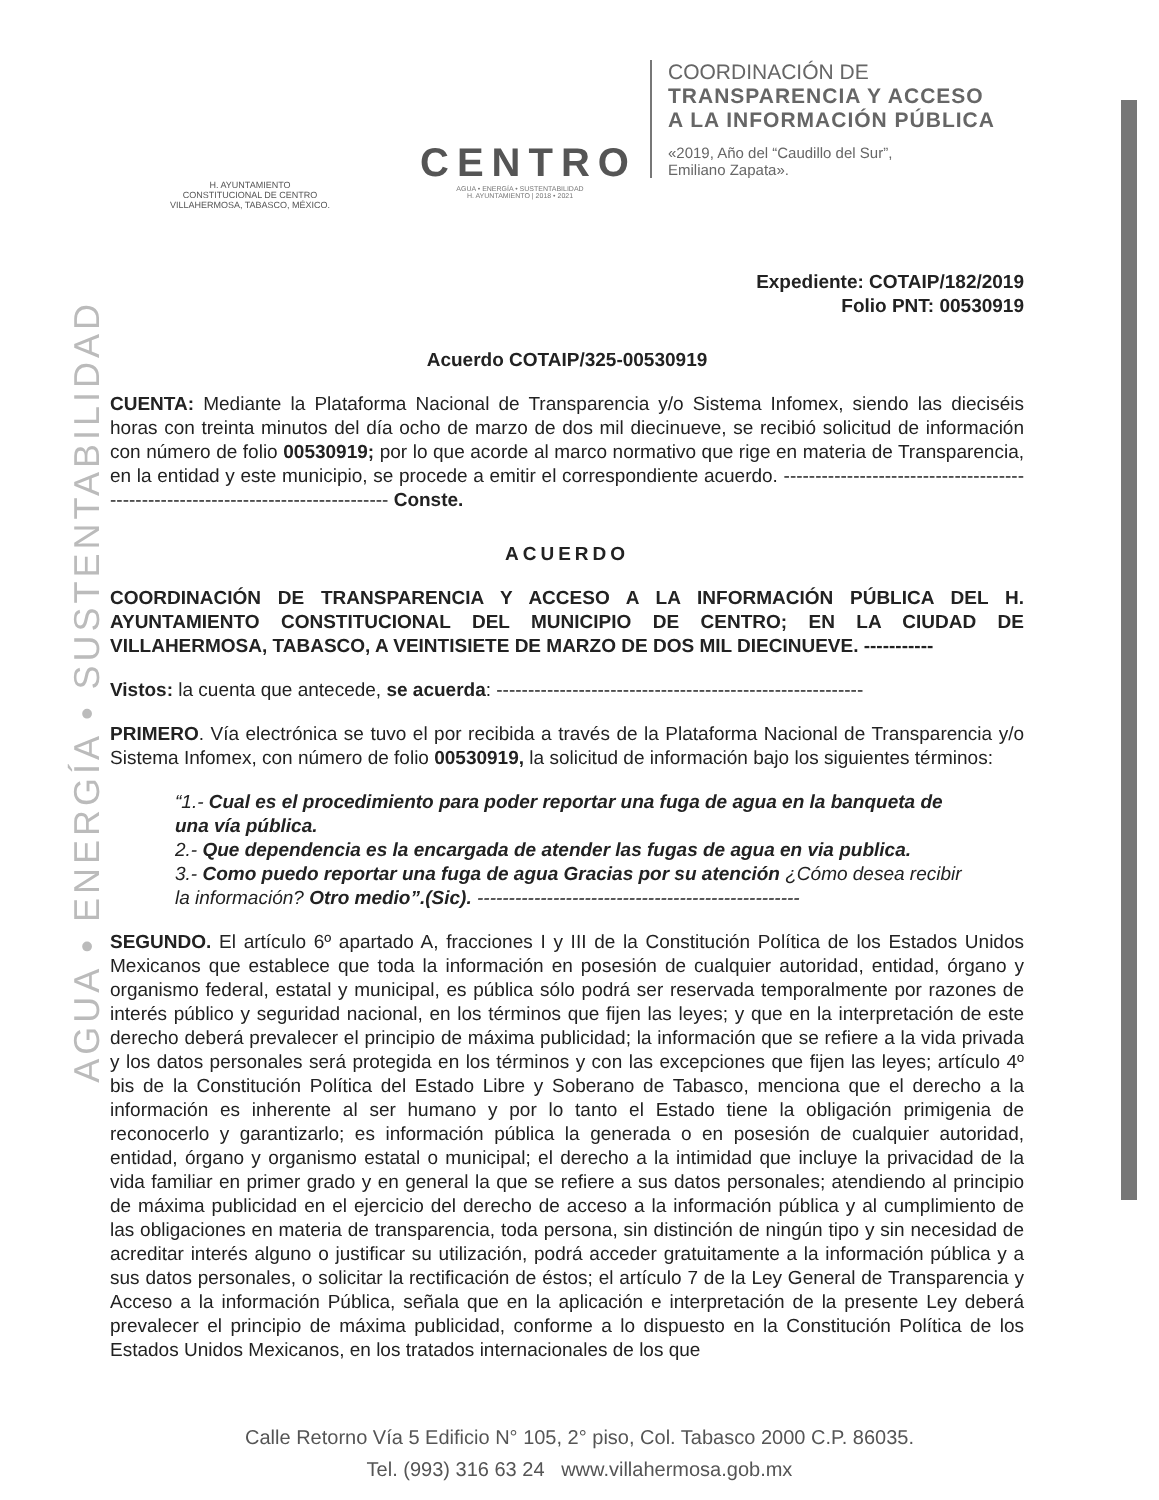AGUA • ENERGÍA • SUSTENTABILIDAD
H. AYUNTAMIENTO
CONSTITUCIONAL DE CENTRO
VILLAHERMOSA, TABASCO, MÉXICO.
CENTRO
AGUA • ENERGÍA • SUSTENTABILIDAD
H. AYUNTAMIENTO | 2018 • 2021
COORDINACIÓN DE
TRANSPARENCIA Y ACCESO
A LA INFORMACIÓN PÚBLICA
«2019, Año del “Caudillo del Sur”,
Emiliano Zapata».
Expediente: COTAIP/182/2019
Folio PNT: 00530919
Acuerdo COTAIP/325-00530919
CUENTA: Mediante la Plataforma Nacional de Transparencia y/o Sistema Infomex, siendo las dieciséis horas con treinta minutos del día ocho de marzo de dos mil diecinueve, se recibió solicitud de información con número de folio 00530919; por lo que acorde al marco normativo que rige en materia de Transparencia, en la entidad y este municipio, se procede a emitir el correspondiente acuerdo. ---------------------------------------------------------------------------------- Conste.
ACUERDO
COORDINACIÓN DE TRANSPARENCIA Y ACCESO A LA INFORMACIÓN PÚBLICA DEL H. AYUNTAMIENTO CONSTITUCIONAL DEL MUNICIPIO DE CENTRO; EN LA CIUDAD DE VILLAHERMOSA, TABASCO, A VEINTISIETE DE MARZO DE DOS MIL DIECINUEVE. -----------
Vistos: la cuenta que antecede, se acuerda: ----------------------------------------------------------
PRIMERO. Vía electrónica se tuvo el por recibida a través de la Plataforma Nacional de Transparencia y/o Sistema Infomex, con número de folio 00530919, la solicitud de información bajo los siguientes términos:
“1.- Cual es el procedimiento para poder reportar una fuga de agua en la banqueta de una vía pública.
2.- Que dependencia es la encargada de atender las fugas de agua en via publica.
3.- Como puedo reportar una fuga de agua Gracias por su atención ¿Cómo desea recibir la información? Otro medio”.(Sic). ---------------------------------------------------
SEGUNDO. El artículo 6º apartado A, fracciones I y III de la Constitución Política de los Estados Unidos Mexicanos que establece que toda la información en posesión de cualquier autoridad, entidad, órgano y organismo federal, estatal y municipal, es pública sólo podrá ser reservada temporalmente por razones de interés público y seguridad nacional, en los términos que fijen las leyes; y que en la interpretación de este derecho deberá prevalecer el principio de máxima publicidad; la información que se refiere a la vida privada y los datos personales será protegida en los términos y con las excepciones que fijen las leyes; artículo 4º bis de la Constitución Política del Estado Libre y Soberano de Tabasco, menciona que el derecho a la información es inherente al ser humano y por lo tanto el Estado tiene la obligación primigenia de reconocerlo y garantizarlo; es información pública la generada o en posesión de cualquier autoridad, entidad, órgano y organismo estatal o municipal; el derecho a la intimidad que incluye la privacidad de la vida familiar en primer grado y en general la que se refiere a sus datos personales; atendiendo al principio de máxima publicidad en el ejercicio del derecho de acceso a la información pública y al cumplimiento de las obligaciones en materia de transparencia, toda persona, sin distinción de ningún tipo y sin necesidad de acreditar interés alguno o justificar su utilización, podrá acceder gratuitamente a la información pública y a sus datos personales, o solicitar la rectificación de éstos; el artículo 7 de la Ley General de Transparencia y Acceso a la información Pública, señala que en la aplicación e interpretación de la presente Ley deberá prevalecer el principio de máxima publicidad, conforme a lo dispuesto en la Constitución Política de los Estados Unidos Mexicanos, en los tratados internacionales de los que
Calle Retorno Vía 5 Edificio N° 105, 2° piso, Col. Tabasco 2000 C.P. 86035.
Tel. (993) 316 63 24 www.villahermosa.gob.mx